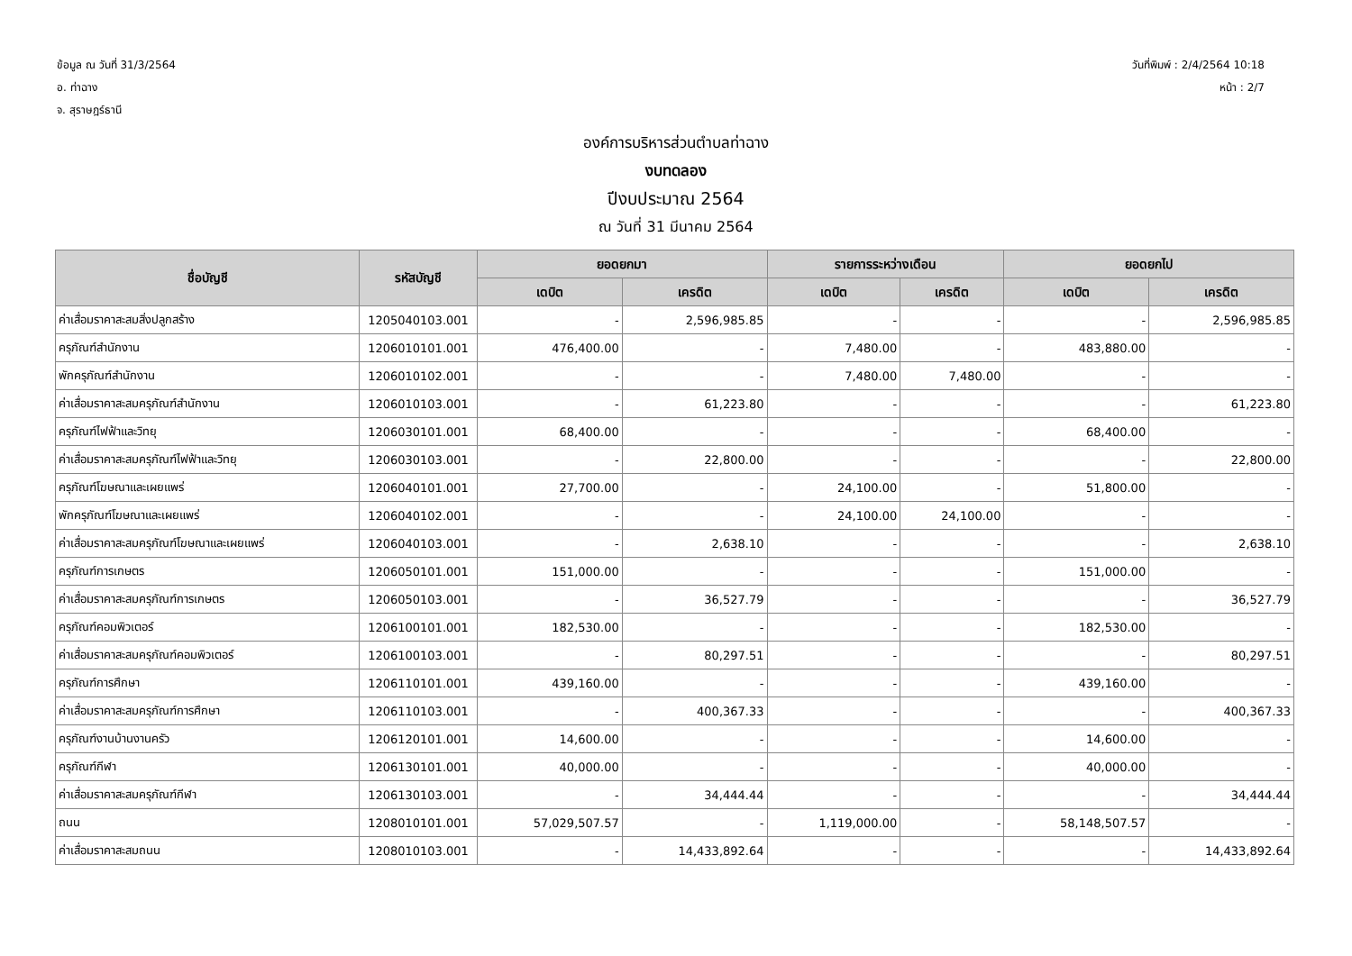ข้อมูล ณ วันที่ 31/3/2564
อ. ท่าฉาง
จ. สุราษฎร์ธานี
วันที่พิมพ์ : 2/4/2564 10:18
หน้า : 2/7
องค์การบริหารส่วนตำบลท่าฉาง
งบทดลอง
ปีงบประมาณ 2564
ณ วันที่ 31 มีนาคม 2564
| ชื่อบัญชี | รหัสบัญชี | ยอดยกมา | | รายการระหว่างเดือน | | ยอดยกไป | |
| --- | --- | --- | --- | --- | --- | --- | --- |
| | | เดบิต | เครดิต | เดบิต | เครดิต | เดบิต | เครดิต |
| ค่าเสื่อมราคาสะสมสิ่งปลูกสร้าง | 1205040103.001 | - | 2,596,985.85 | - | - | - | 2,596,985.85 |
| ครุภัณฑ์สำนักงาน | 1206010101.001 | 476,400.00 | - | 7,480.00 | - | 483,880.00 | - |
| พักครุภัณฑ์สำนักงาน | 1206010102.001 | - | - | 7,480.00 | 7,480.00 | - | - |
| ค่าเสื่อมราคาสะสมครุภัณฑ์สำนักงาน | 1206010103.001 | - | 61,223.80 | - | - | - | 61,223.80 |
| ครุภัณฑ์ไฟฟ้าและวิทยุ | 1206030101.001 | 68,400.00 | - | - | - | 68,400.00 | - |
| ค่าเสื่อมราคาสะสมครุภัณฑ์ไฟฟ้าและวิทยุ | 1206030103.001 | - | 22,800.00 | - | - | - | 22,800.00 |
| ครุภัณฑ์โฆษณาและเผยแพร่ | 1206040101.001 | 27,700.00 | - | 24,100.00 | - | 51,800.00 | - |
| พักครุภัณฑ์โฆษณาและเผยแพร่ | 1206040102.001 | - | - | 24,100.00 | 24,100.00 | - | - |
| ค่าเสื่อมราคาสะสมครุภัณฑ์โฆษณาและเผยแพร่ | 1206040103.001 | - | 2,638.10 | - | - | - | 2,638.10 |
| ครุภัณฑ์การเกษตร | 1206050101.001 | 151,000.00 | - | - | - | 151,000.00 | - |
| ค่าเสื่อมราคาสะสมครุภัณฑ์การเกษตร | 1206050103.001 | - | 36,527.79 | - | - | - | 36,527.79 |
| ครุภัณฑ์คอมพิวเตอร์ | 1206100101.001 | 182,530.00 | - | - | - | 182,530.00 | - |
| ค่าเสื่อมราคาสะสมครุภัณฑ์คอมพิวเตอร์ | 1206100103.001 | - | 80,297.51 | - | - | - | 80,297.51 |
| ครุภัณฑ์การศึกษา | 1206110101.001 | 439,160.00 | - | - | - | 439,160.00 | - |
| ค่าเสื่อมราคาสะสมครุภัณฑ์การศึกษา | 1206110103.001 | - | 400,367.33 | - | - | - | 400,367.33 |
| ครุภัณฑ์งานบ้านงานครัว | 1206120101.001 | 14,600.00 | - | - | - | 14,600.00 | - |
| ครุภัณฑ์กีฬา | 1206130101.001 | 40,000.00 | - | - | - | 40,000.00 | - |
| ค่าเสื่อมราคาสะสมครุภัณฑ์กีฬา | 1206130103.001 | - | 34,444.44 | - | - | - | 34,444.44 |
| ถนน | 1208010101.001 | 57,029,507.57 | - | 1,119,000.00 | - | 58,148,507.57 | - |
| ค่าเสื่อมราคาสะสมถนน | 1208010103.001 | - | 14,433,892.64 | - | - | - | 14,433,892.64 |